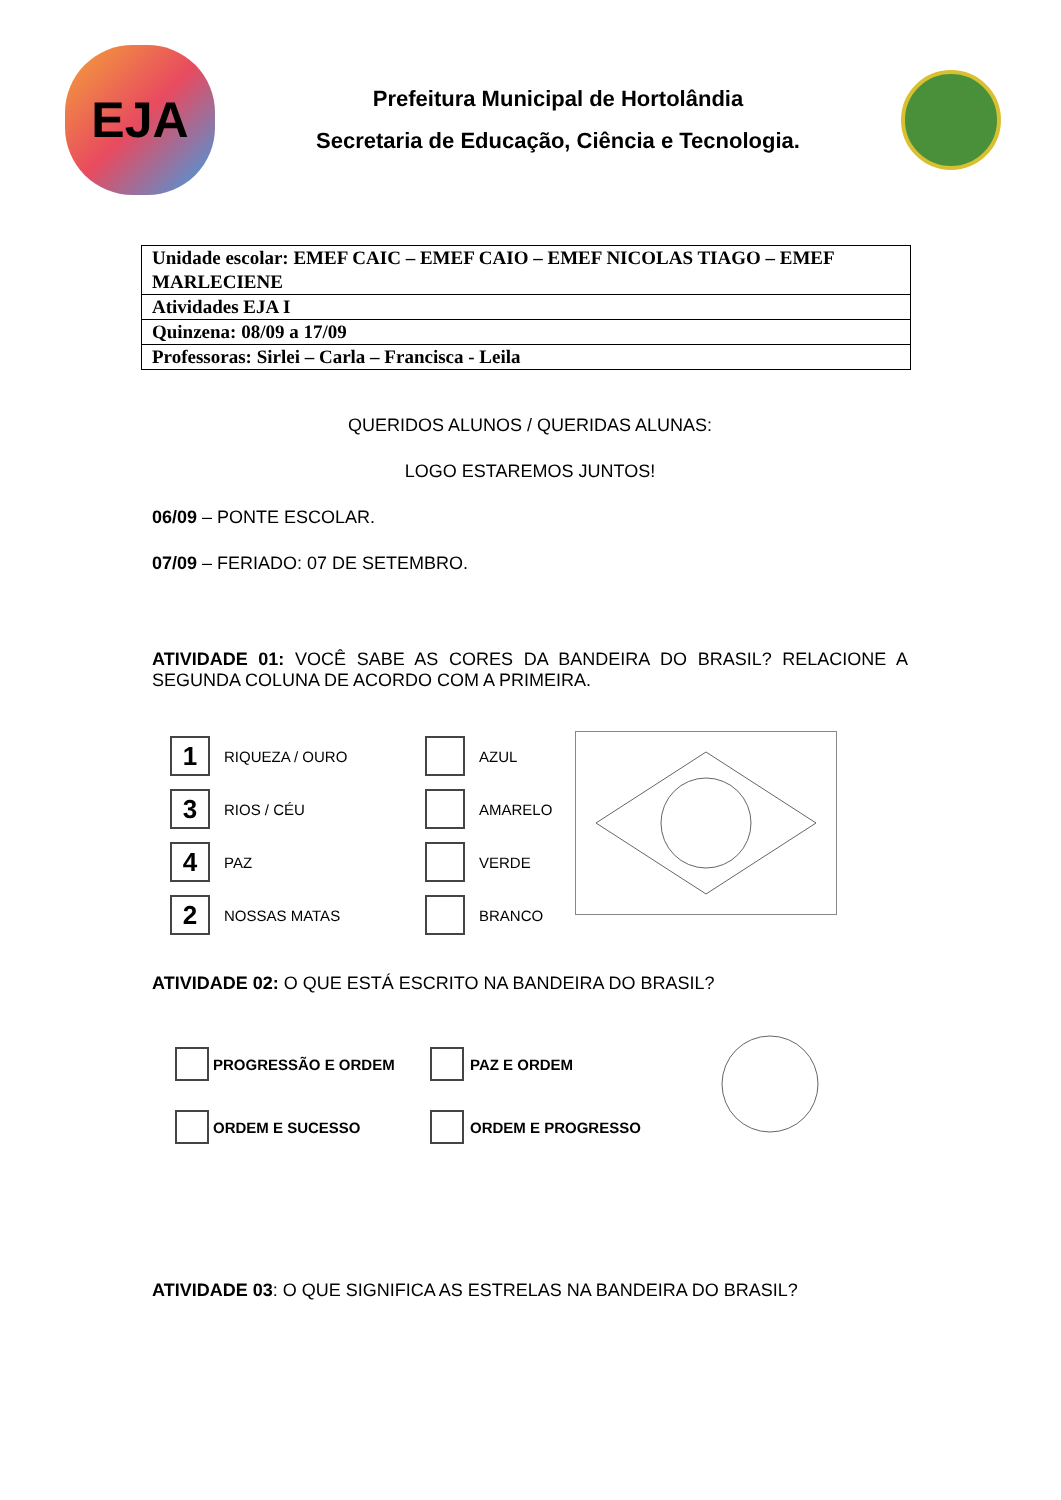EJA
Prefeitura Municipal de Hortolândia
Secretaria de Educação, Ciência e Tecnologia.
| Unidade escolar: EMEF CAIC – EMEF CAIO – EMEF NICOLAS TIAGO – EMEF MARLECIENE |
| Atividades EJA I |
| Quinzena: 08/09 a 17/09 |
| Professoras: Sirlei – Carla – Francisca - Leila |
QUERIDOS ALUNOS / QUERIDAS ALUNAS:
LOGO ESTAREMOS JUNTOS!
06/09 – PONTE ESCOLAR.
07/09 – FERIADO: 07 DE SETEMBRO.
ATIVIDADE 01: VOCÊ SABE AS CORES DA BANDEIRA DO BRASIL? RELACIONE A SEGUNDA COLUNA DE ACORDO COM A PRIMEIRA.
1
RIQUEZA / OURO
3
RIOS / CÉU
4
PAZ
2
NOSSAS MATAS
AZUL
AMARELO
VERDE
BRANCO
ATIVIDADE 02: O QUE ESTÁ ESCRITO NA BANDEIRA DO BRASIL?
PROGRESSÃO E ORDEM
ORDEM E SUCESSO
PAZ E ORDEM
ORDEM E PROGRESSO
ATIVIDADE 03: O QUE SIGNIFICA AS ESTRELAS NA BANDEIRA DO BRASIL?